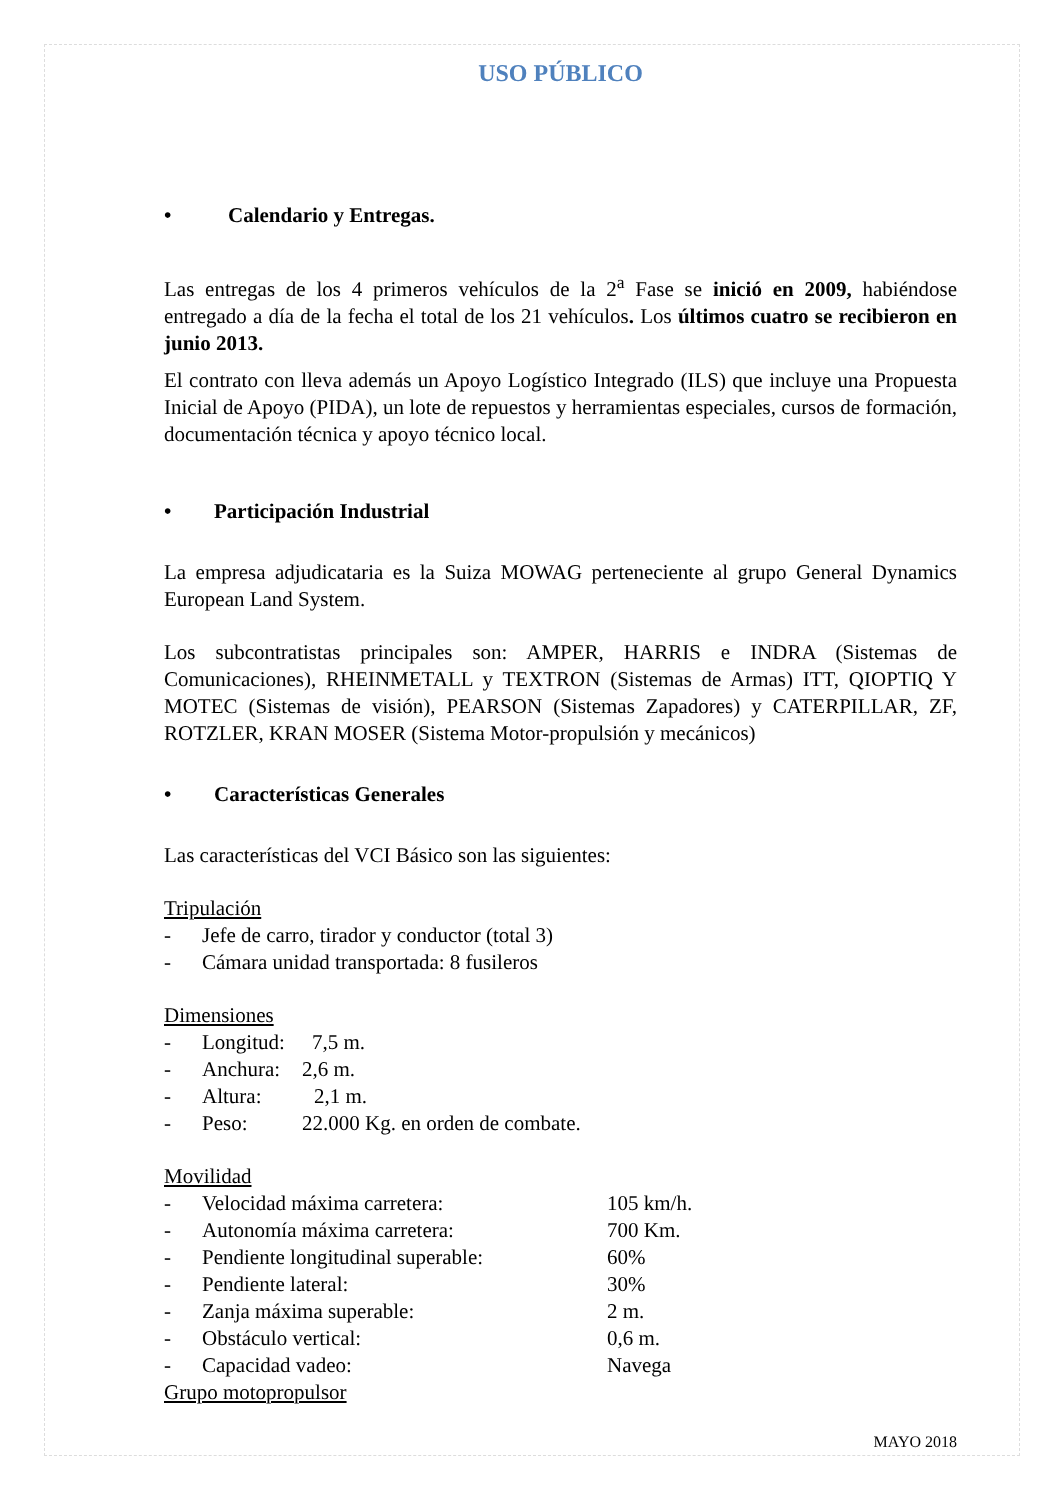USO PÚBLICO
• Calendario y Entregas.
Las entregas de los 4 primeros vehículos de la 2<sup>a</sup> Fase se inició en 2009, habiéndose entregado a día de la fecha el total de los 21 vehículos. Los últimos cuatro se recibieron en junio 2013.
El contrato con lleva además un Apoyo Logístico Integrado (ILS) que incluye una Propuesta Inicial de Apoyo (PIDA), un lote de repuestos y herramientas especiales, cursos de formación, documentación técnica y apoyo técnico local.
• Participación Industrial
La empresa adjudicataria es la Suiza MOWAG perteneciente al grupo General Dynamics European Land System.
Los subcontratistas principales son: AMPER, HARRIS e INDRA (Sistemas de Comunicaciones), RHEINMETALL y TEXTRON (Sistemas de Armas) ITT, QIOPTIQ Y MOTEC (Sistemas de visión), PEARSON (Sistemas Zapadores) y CATERPILLAR, ZF, ROTZLER, KRAN MOSER (Sistema Motor-propulsión y mecánicos)
• Características Generales
Las características del VCI Básico son las siguientes:
Tripulación
- Jefe de carro, tirador y conductor (total 3)
- Cámara unidad transportada: 8 fusileros
Dimensiones
- Longitud: 7,5 m.
- Anchura: 2,6 m.
- Altura: 2,1 m.
- Peso: 22.000 Kg. en orden de combate.
Movilidad
- Velocidad máxima carretera: 105 km/h.
- Autonomía máxima carretera: 700 Km.
- Pendiente longitudinal superable: 60%
- Pendiente lateral: 30%
- Zanja máxima superable: 2 m.
- Obstáculo vertical: 0,6 m.
- Capacidad vadeo: Navega
Grupo motopropulsor
MAYO 2018